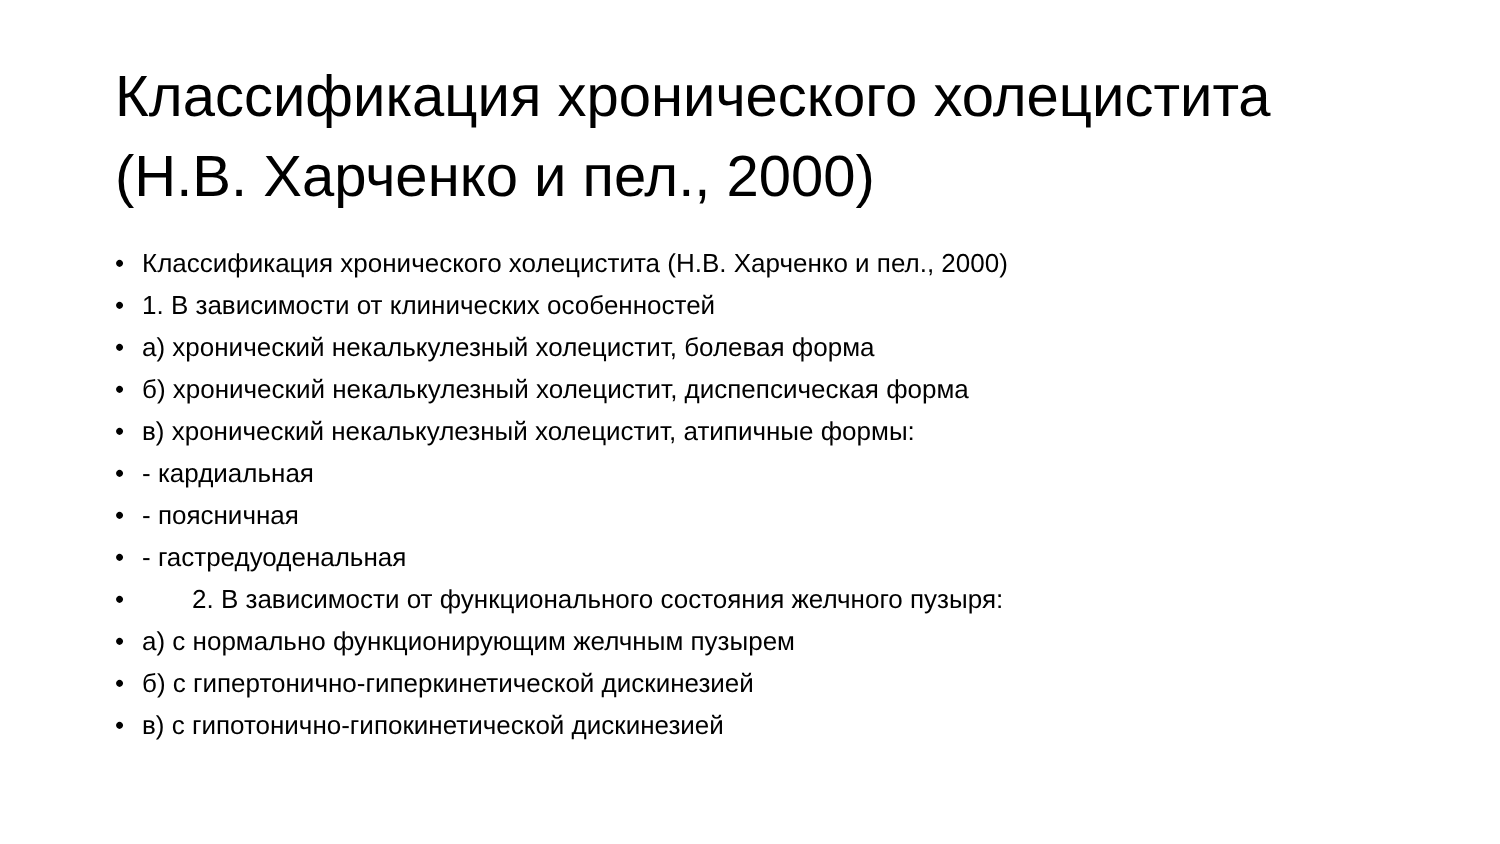Классификация хронического холецистита (Н.В. Харченко и пел., 2000)
• Классификация хронического холецистита (Н.В. Харченко и пел., 2000)
• 1. В зависимости от клинических особенностей
• а) хронический некалькулезный холецистит, болевая форма
• б) хронический некалькулезный холецистит, диспепсическая форма
• в) хронический некалькулезный холецистит, атипичные формы:
• - кардиальная
• - поясничная
• - гастредуоденальная
• 2. В зависимости от функционального состояния желчного пузыря:
• а) с нормально функционирующим желчным пузырем
• б) с гипертонично-гиперкинетической дискинезией
• в) с гипотонично-гипокинетической дискинезией